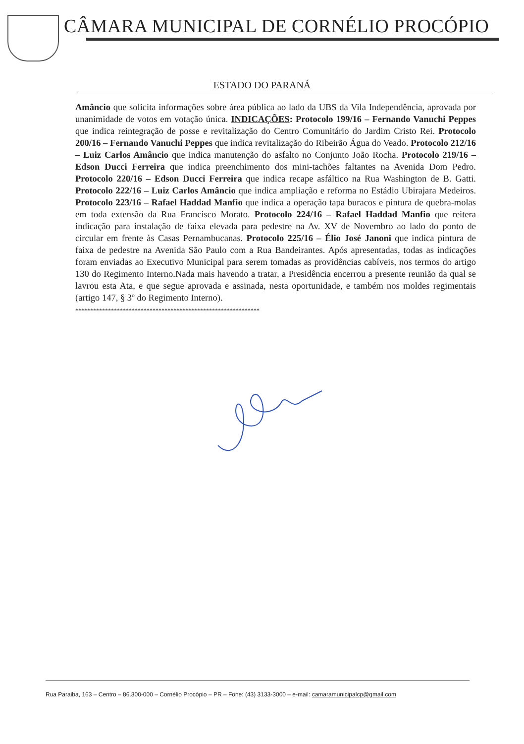CÂMARA MUNICIPAL DE CORNÉLIO PROCÓPIO
ESTADO DO PARANÁ
Amâncio que solicita informações sobre área pública ao lado da UBS da Vila Independência, aprovada por unanimidade de votos em votação única. INDICAÇÕES: Protocolo 199/16 – Fernando Vanuchi Peppes que indica reintegração de posse e revitalização do Centro Comunitário do Jardim Cristo Rei. Protocolo 200/16 – Fernando Vanuchi Peppes que indica revitalização do Ribeirão Água do Veado. Protocolo 212/16 – Luiz Carlos Amâncio que indica manutenção do asfalto no Conjunto João Rocha. Protocolo 219/16 – Edson Ducci Ferreira que indica preenchimento dos mini-tachões faltantes na Avenida Dom Pedro. Protocolo 220/16 – Edson Ducci Ferreira que indica recape asfáltico na Rua Washington de B. Gatti. Protocolo 222/16 – Luiz Carlos Amâncio que indica ampliação e reforma no Estádio Ubirajara Medeiros. Protocolo 223/16 – Rafael Haddad Manfio que indica a operação tapa buracos e pintura de quebra-molas em toda extensão da Rua Francisco Morato. Protocolo 224/16 – Rafael Haddad Manfio que reitera indicação para instalação de faixa elevada para pedestre na Av. XV de Novembro ao lado do ponto de circular em frente às Casas Pernambucanas. Protocolo 225/16 – Élio José Janoni que indica pintura de faixa de pedestre na Avenida São Paulo com a Rua Bandeirantes. Após apresentadas, todas as indicações foram enviadas ao Executivo Municipal para serem tomadas as providências cabíveis, nos termos do artigo 130 do Regimento Interno.Nada mais havendo a tratar, a Presidência encerrou a presente reunião da qual se lavrou esta Ata, e que segue aprovada e assinada, nesta oportunidade, e também nos moldes regimentais (artigo 147, § 3º do Regimento Interno).
**************************************************************
Rua Paraiba, 163 – Centro – 86.300-000 – Cornélio Procópio – PR – Fone: (43) 3133-3000 – e-mail: camaramunicipalcp@gmail.com